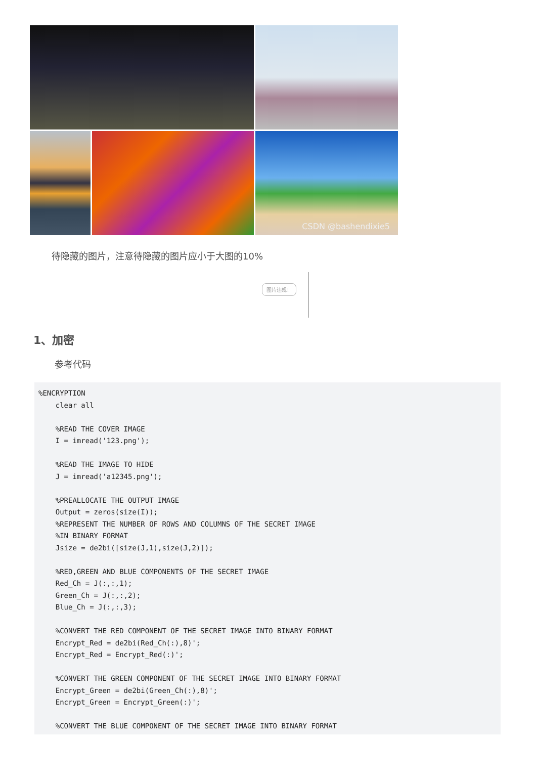CSDN @bashendixie5
待隐藏的图片，注意待隐藏的图片应小于大图的10%
图片违规！
1、加密
参考代码
%ENCRYPTION
    clear all

    %READ THE COVER IMAGE
    I = imread('123.png');

    %READ THE IMAGE TO HIDE
    J = imread('a12345.png');

    %PREALLOCATE THE OUTPUT IMAGE
    Output = zeros(size(I));
    %REPRESENT THE NUMBER OF ROWS AND COLUMNS OF THE SECRET IMAGE
    %IN BINARY FORMAT
    Jsize = de2bi([size(J,1),size(J,2)]);

    %RED,GREEN AND BLUE COMPONENTS OF THE SECRET IMAGE
    Red_Ch = J(:,:,1);
    Green_Ch = J(:,:,2);
    Blue_Ch = J(:,:,3);

    %CONVERT THE RED COMPONENT OF THE SECRET IMAGE INTO BINARY FORMAT
    Encrypt_Red = de2bi(Red_Ch(:),8)';
    Encrypt_Red = Encrypt_Red(:)';

    %CONVERT THE GREEN COMPONENT OF THE SECRET IMAGE INTO BINARY FORMAT
    Encrypt_Green = de2bi(Green_Ch(:),8)';
    Encrypt_Green = Encrypt_Green(:)';

    %CONVERT THE BLUE COMPONENT OF THE SECRET IMAGE INTO BINARY FORMAT